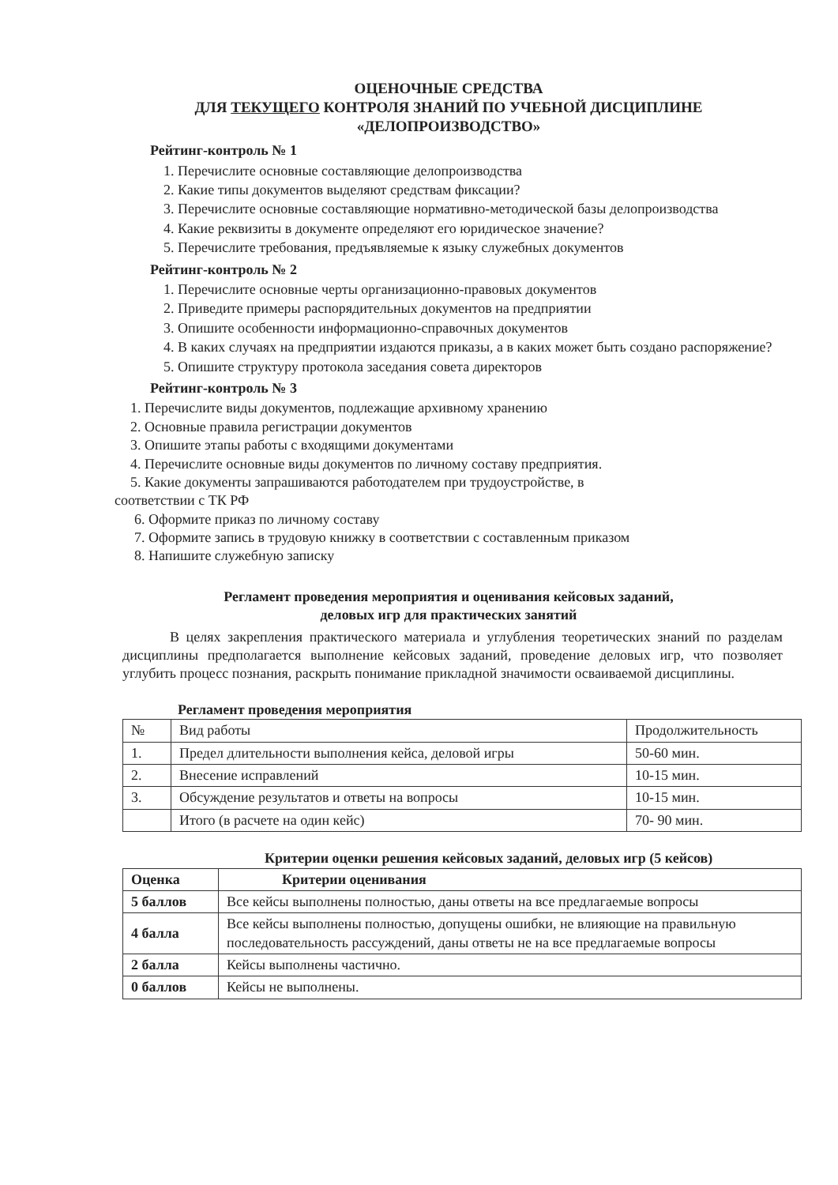ОЦЕНОЧНЫЕ СРЕДСТВА
ДЛЯ ТЕКУЩЕГО КОНТРОЛЯ ЗНАНИЙ ПО УЧЕБНОЙ ДИСЦИПЛИНЕ
«ДЕЛОПРОИЗВОДСТВО»
Рейтинг-контроль № 1
1. Перечислите основные составляющие делопроизводства
2. Какие типы документов выделяют средствам фиксации?
3. Перечислите основные составляющие нормативно-методической базы делопроизводства
4. Какие реквизиты в документе определяют его юридическое значение?
5. Перечислите требования, предъявляемые к языку служебных документов
Рейтинг-контроль № 2
1. Перечислите основные черты организационно-правовых документов
2. Приведите примеры распорядительных документов на предприятии
3. Опишите особенности информационно-справочных документов
4. В каких случаях на предприятии издаются приказы, а в каких может быть создано распоряжение?
5. Опишите структуру протокола заседания совета директоров
Рейтинг-контроль № 3
1. Перечислите виды документов, подлежащие архивному хранению
2. Основные правила регистрации документов
3. Опишите этапы работы с входящими документами
4. Перечислите основные виды документов по личному составу предприятия.
5. Какие документы запрашиваются работодателем при трудоустройстве, в
соответствии с ТК РФ
6. Оформите приказ по личному составу
7. Оформите запись в трудовую книжку в соответствии с составленным приказом
8. Напишите служебную записку
Регламент проведения мероприятия и оценивания кейсовых заданий,
деловых игр для практических занятий
В целях закрепления практического материала и углубления теоретических знаний по разделам дисциплины предполагается выполнение кейсовых заданий, проведение деловых игр, что позволяет углубить процесс познания, раскрыть понимание прикладной значимости осваиваемой дисциплины.
Регламент проведения мероприятия
| № | Вид работы | Продолжительность |
| --- | --- | --- |
| 1. | Предел длительности выполнения кейса, деловой игры | 50-60 мин. |
| 2. | Внесение исправлений | 10-15 мин. |
| 3. | Обсуждение результатов и ответы на вопросы | 10-15 мин. |
| | Итого (в расчете на один кейс) | 70- 90 мин. |
Критерии оценки решения кейсовых заданий, деловых игр (5 кейсов)
| Оценка | Критерии оценивания |
| --- | --- |
| 5 баллов | Все кейсы выполнены полностью, даны ответы на все предлагаемые вопросы |
| 4 балла | Все кейсы выполнены полностью, допущены ошибки, не влияющие на правильную последовательность рассуждений, даны ответы не на все предлагаемые вопросы |
| 2 балла | Кейсы выполнены частично. |
| 0 баллов | Кейсы не выполнены. |